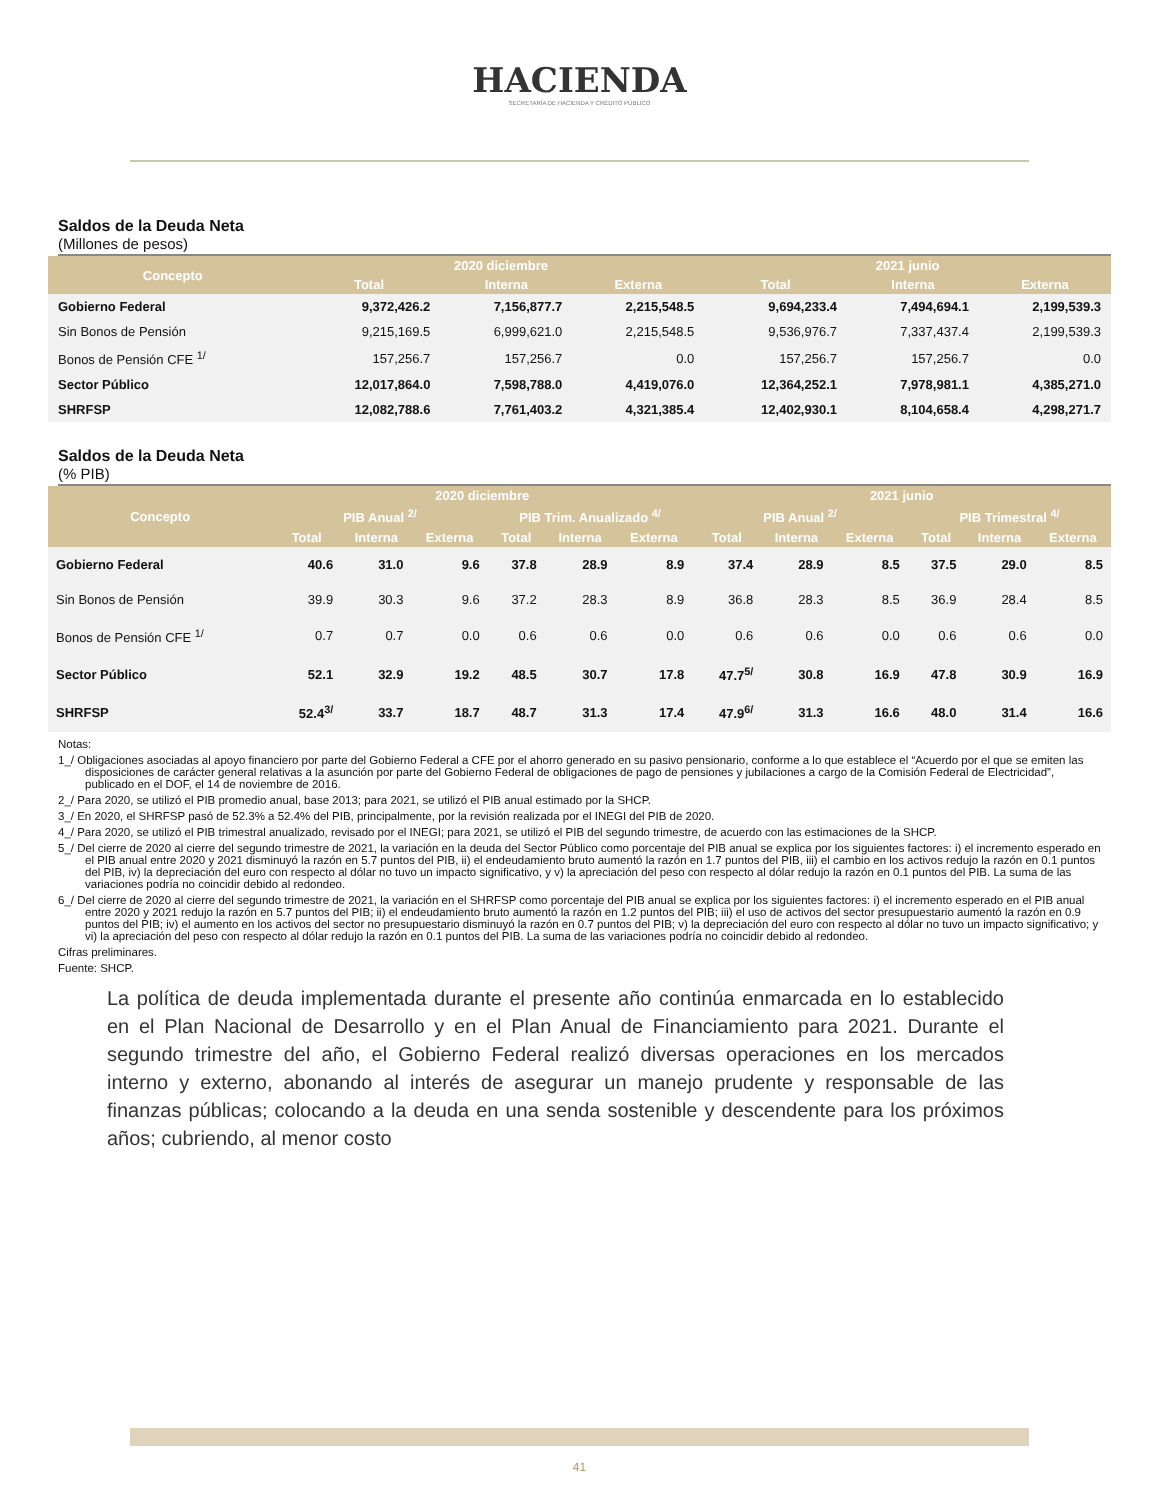HACIENDA
SECRETARÍA DE HACIENDA Y CRÉDITO PÚBLICO
Saldos de la Deuda Neta
(Millones de pesos)
| Concepto | 2020 diciembre | | | 2021 junio | | |
| --- | --- | --- | --- | --- | --- | --- |
| | Total | Interna | Externa | Total | Interna | Externa |
| Gobierno Federal | 9,372,426.2 | 7,156,877.7 | 2,215,548.5 | 9,694,233.4 | 7,494,694.1 | 2,199,539.3 |
| Sin Bonos de Pensión | 9,215,169.5 | 6,999,621.0 | 2,215,548.5 | 9,536,976.7 | 7,337,437.4 | 2,199,539.3 |
| Bonos de Pensión CFE <sup>1/</sup> | 157,256.7 | 157,256.7 | 0.0 | 157,256.7 | 157,256.7 | 0.0 |
| Sector Público | 12,017,864.0 | 7,598,788.0 | 4,419,076.0 | 12,364,252.1 | 7,978,981.1 | 4,385,271.0 |
| SHRFSP | 12,082,788.6 | 7,761,403.2 | 4,321,385.4 | 12,402,930.1 | 8,104,658.4 | 4,298,271.7 |
Saldos de la Deuda Neta
(% PIB)
| Concepto | 2020 diciembre | | | | | | 2021 junio | | | | | |
| --- | --- | --- | --- | --- | --- | --- | --- | --- | --- | --- | --- | --- |
| | PIB Anual <sup>2/</sup> | | | PIB Trim. Anualizado <sup>4/</sup> | | | PIB Anual <sup>2/</sup> | | | PIB Trimestral <sup>4/</sup> | | |
| | Total | Interna | Externa | Total | Interna | Externa | Total | Interna | Externa | Total | Interna | Externa |
| Gobierno Federal | 40.6 | 31.0 | 9.6 | 37.8 | 28.9 | 8.9 | 37.4 | 28.9 | 8.5 | 37.5 | 29.0 | 8.5 |
| Sin Bonos de Pensión | 39.9 | 30.3 | 9.6 | 37.2 | 28.3 | 8.9 | 36.8 | 28.3 | 8.5 | 36.9 | 28.4 | 8.5 |
| Bonos de Pensión CFE <sup>1/</sup> | 0.7 | 0.7 | 0.0 | 0.6 | 0.6 | 0.0 | 0.6 | 0.6 | 0.0 | 0.6 | 0.6 | 0.0 |
| Sector Público | 52.1 | 32.9 | 19.2 | 48.5 | 30.7 | 17.8 | 47.7<sup>5/</sup> | 30.8 | 16.9 | 47.8 | 30.9 | 16.9 |
| SHRFSP | 52.4<sup>3/</sup> | 33.7 | 18.7 | 48.7 | 31.3 | 17.4 | 47.9<sup>6/</sup> | 31.3 | 16.6 | 48.0 | 31.4 | 16.6 |
Notas:
1_/ Obligaciones asociadas al apoyo financiero por parte del Gobierno Federal a CFE por el ahorro generado en su pasivo pensionario, conforme a lo que establece el “Acuerdo por el que se emiten las disposiciones de carácter general relativas a la asunción por parte del Gobierno Federal de obligaciones de pago de pensiones y jubilaciones a cargo de la Comisión Federal de Electricidad”, publicado en el DOF, el 14 de noviembre de 2016.
2_/ Para 2020, se utilizó el PIB promedio anual, base 2013; para 2021, se utilizó el PIB anual estimado por la SHCP.
3_/ En 2020, el SHRFSP pasó de 52.3% a 52.4% del PIB, principalmente, por la revisión realizada por el INEGI del PIB de 2020.
4_/ Para 2020, se utilizó el PIB trimestral anualizado, revisado por el INEGI; para 2021, se utilizó el PIB del segundo trimestre, de acuerdo con las estimaciones de la SHCP.
5_/ Del cierre de 2020 al cierre del segundo trimestre de 2021, la variación en la deuda del Sector Público como porcentaje del PIB anual se explica por los siguientes factores: i) el incremento esperado en el PIB anual entre 2020 y 2021 disminuyó la razón en 5.7 puntos del PIB, ii) el endeudamiento bruto aumentó la razón en 1.7 puntos del PIB, iii) el cambio en los activos redujo la razón en 0.1 puntos del PIB, iv) la depreciación del euro con respecto al dólar no tuvo un impacto significativo, y v) la apreciación del peso con respecto al dólar redujo la razón en 0.1 puntos del PIB. La suma de las variaciones podría no coincidir debido al redondeo.
6_/ Del cierre de 2020 al cierre del segundo trimestre de 2021, la variación en el SHRFSP como porcentaje del PIB anual se explica por los siguientes factores: i) el incremento esperado en el PIB anual entre 2020 y 2021 redujo la razón en 5.7 puntos del PIB; ii) el endeudamiento bruto aumentó la razón en 1.2 puntos del PIB; iii) el uso de activos del sector presupuestario aumentó la razón en 0.9 puntos del PIB; iv) el aumento en los activos del sector no presupuestario disminuyó la razón en 0.7 puntos del PIB; v) la depreciación del euro con respecto al dólar no tuvo un impacto significativo; y vi) la apreciación del peso con respecto al dólar redujo la razón en 0.1 puntos del PIB. La suma de las variaciones podría no coincidir debido al redondeo.
Cifras preliminares.
Fuente: SHCP.
La política de deuda implementada durante el presente año continúa enmarcada en lo establecido en el Plan Nacional de Desarrollo y en el Plan Anual de Financiamiento para 2021. Durante el segundo trimestre del año, el Gobierno Federal realizó diversas operaciones en los mercados interno y externo, abonando al interés de asegurar un manejo prudente y responsable de las finanzas públicas; colocando a la deuda en una senda sostenible y descendente para los próximos años; cubriendo, al menor costo
41